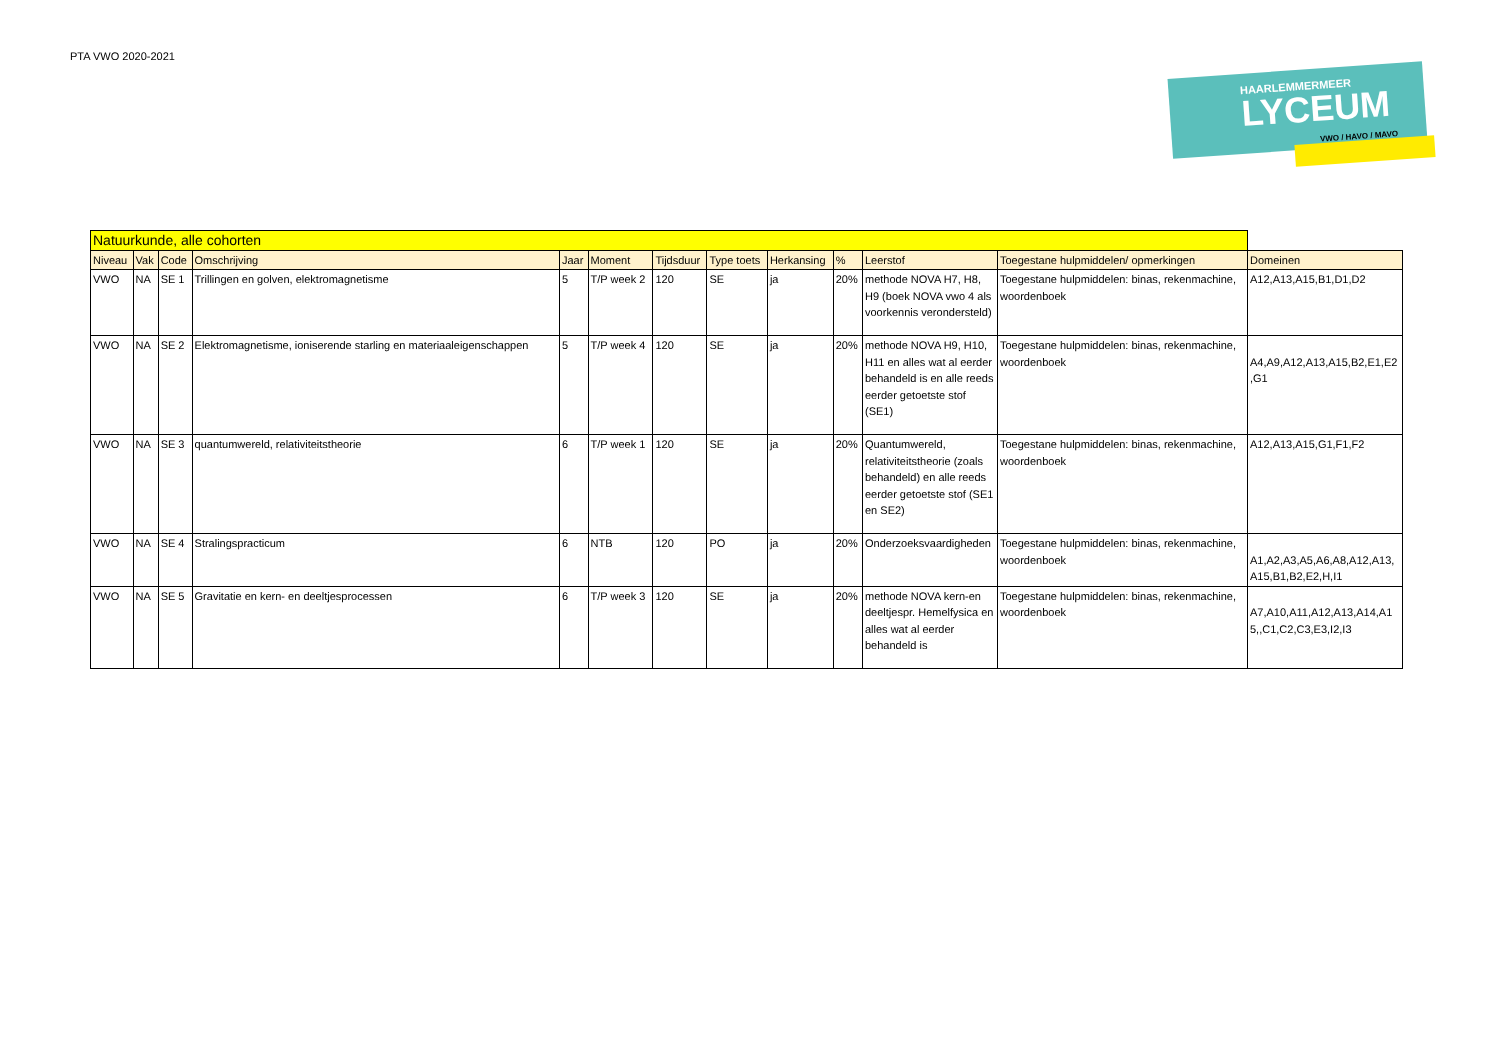PTA VWO 2020-2021
HAARLEMMERMEER
LYCEUM
VWO / HAVO / MAVO
| Natuurkunde, alle cohorten | | | | | | | | | | | | |
| Niveau | Vak | Code | Omschrijving | Jaar | Moment | Tijdsduur | Type toets | Herkansing | % | Leerstof | Toegestane hulpmiddelen/ opmerkingen | Domeinen |
| VWO | NA | SE 1 | Trillingen en golven, elektromagnetisme | 5 | T/P week 2 | 120 | SE | ja | 20% | methode NOVA H7, H8, H9 (boek NOVA vwo 4 als voorkennis verondersteld) | Toegestane hulpmiddelen: binas, rekenmachine, woordenboek | A12,A13,A15,B1,D1,D2 |
| VWO | NA | SE 2 | Elektromagnetisme, ioniserende starling en materiaaleigenschappen | 5 | T/P week 4 | 120 | SE | ja | 20% | methode NOVA H9, H10, H11 en alles wat al eerder behandeld is en alle reeds eerder getoetste stof (SE1) | Toegestane hulpmiddelen: binas, rekenmachine, woordenboek | A4,A9,A12,A13,A15,B2,E1,E2 ,G1 |
| VWO | NA | SE 3 | quantumwereld, relativiteitstheorie | 6 | T/P week 1 | 120 | SE | ja | 20% | Quantumwereld, relativiteitstheorie (zoals behandeld) en alle reeds eerder getoetste stof (SE1 en SE2) | Toegestane hulpmiddelen: binas, rekenmachine, woordenboek | A12,A13,A15,G1,F1,F2 |
| VWO | NA | SE 4 | Stralingspracticum | 6 | NTB | 120 | PO | ja | 20% | Onderzoeksvaardigheden | Toegestane hulpmiddelen: binas, rekenmachine, woordenboek | A1,A2,A3,A5,A6,A8,A12,A13, A15,B1,B2,E2,H,I1 |
| VWO | NA | SE 5 | Gravitatie en kern- en deeltjesprocessen | 6 | T/P week 3 | 120 | SE | ja | 20% | methode NOVA kern-en deeltjespr. Hemelfysica en alles wat al eerder behandeld is | Toegestane hulpmiddelen: binas, rekenmachine, woordenboek | A7,A10,A11,A12,A13,A14,A1 5,,C1,C2,C3,E3,I2,I3 |